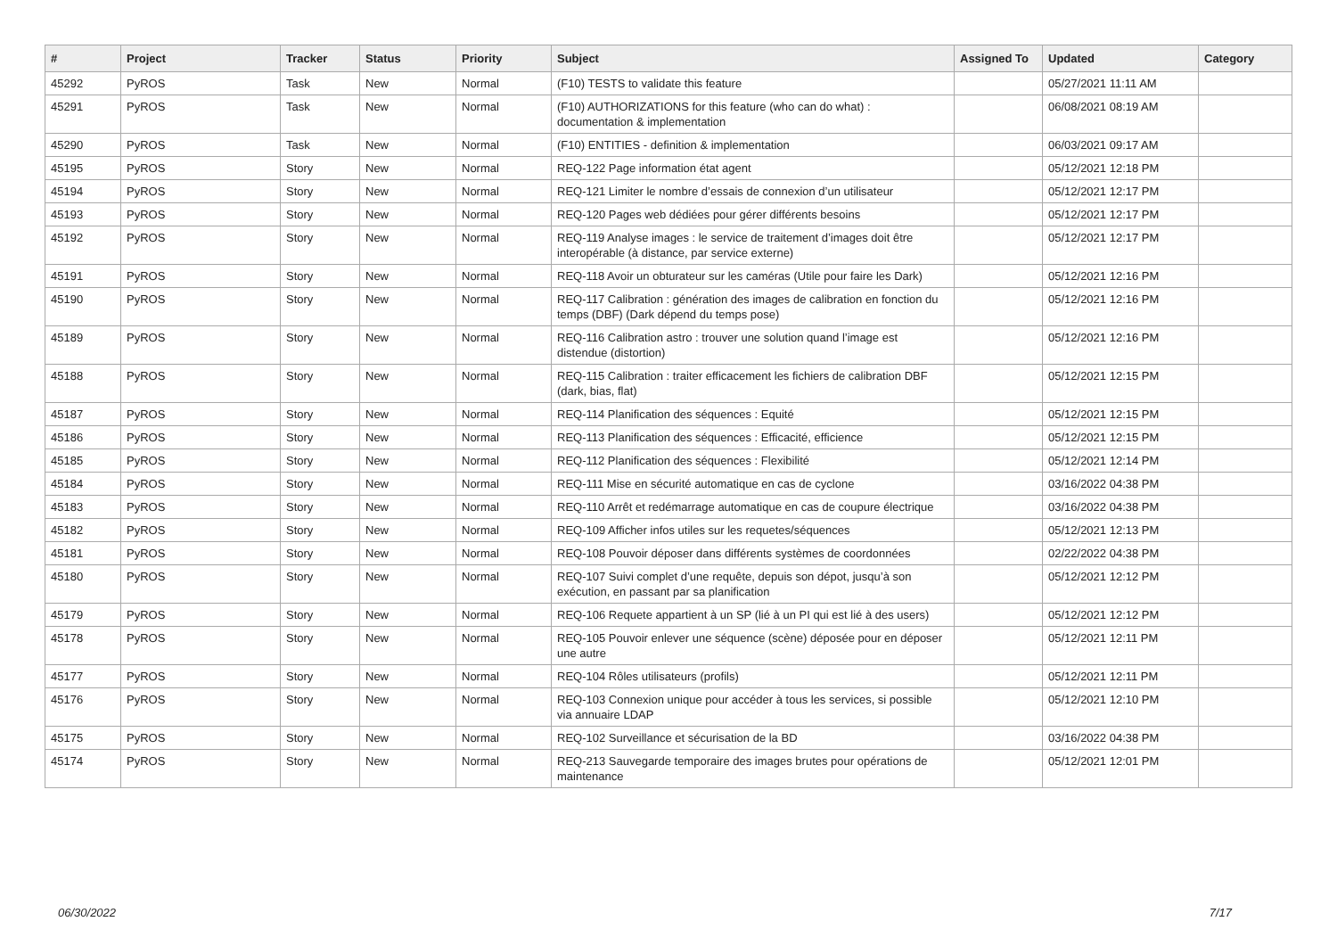| # | Project | Tracker | Status | Priority | Subject | Assigned To | Updated | Category |
| --- | --- | --- | --- | --- | --- | --- | --- | --- |
| 45292 | PyROS | Task | New | Normal | (F10) TESTS to validate this feature | | 05/27/2021 11:11 AM | |
| 45291 | PyROS | Task | New | Normal | (F10) AUTHORIZATIONS for this feature (who can do what) : documentation & implementation | | 06/08/2021 08:19 AM | |
| 45290 | PyROS | Task | New | Normal | (F10) ENTITIES - definition & implementation | | 06/03/2021 09:17 AM | |
| 45195 | PyROS | Story | New | Normal | REQ-122 Page information état agent | | 05/12/2021 12:18 PM | |
| 45194 | PyROS | Story | New | Normal | REQ-121 Limiter le nombre d’essais de connexion d’un utilisateur | | 05/12/2021 12:17 PM | |
| 45193 | PyROS | Story | New | Normal | REQ-120 Pages web dédiées pour gérer différents besoins | | 05/12/2021 12:17 PM | |
| 45192 | PyROS | Story | New | Normal | REQ-119 Analyse images : le service de traitement d’images doit être interopérable (à distance, par service externe) | | 05/12/2021 12:17 PM | |
| 45191 | PyROS | Story | New | Normal | REQ-118 Avoir un obturateur sur les caméras (Utile pour faire les Dark) | | 05/12/2021 12:16 PM | |
| 45190 | PyROS | Story | New | Normal | REQ-117 Calibration : génération des images de calibration en fonction du temps (DBF) (Dark dépend du temps pose) | | 05/12/2021 12:16 PM | |
| 45189 | PyROS | Story | New | Normal | REQ-116 Calibration astro : trouver une solution quand l’image est distendue (distortion) | | 05/12/2021 12:16 PM | |
| 45188 | PyROS | Story | New | Normal | REQ-115 Calibration : traiter efficacement les fichiers de calibration DBF (dark, bias, flat) | | 05/12/2021 12:15 PM | |
| 45187 | PyROS | Story | New | Normal | REQ-114 Planification des séquences : Equité | | 05/12/2021 12:15 PM | |
| 45186 | PyROS | Story | New | Normal | REQ-113 Planification des séquences : Efficacité, efficience | | 05/12/2021 12:15 PM | |
| 45185 | PyROS | Story | New | Normal | REQ-112 Planification des séquences : Flexibilité | | 05/12/2021 12:14 PM | |
| 45184 | PyROS | Story | New | Normal | REQ-111 Mise en sécurité automatique en cas de cyclone | | 03/16/2022 04:38 PM | |
| 45183 | PyROS | Story | New | Normal | REQ-110 Arrêt et redémarrage automatique en cas de coupure électrique | | 03/16/2022 04:38 PM | |
| 45182 | PyROS | Story | New | Normal | REQ-109 Afficher infos utiles sur les requetes/séquences | | 05/12/2021 12:13 PM | |
| 45181 | PyROS | Story | New | Normal | REQ-108 Pouvoir déposer dans différents systèmes de coordonnées | | 02/22/2022 04:38 PM | |
| 45180 | PyROS | Story | New | Normal | REQ-107 Suivi complet d’une requête, depuis son dépot, jusqu’à son exécution, en passant par sa planification | | 05/12/2021 12:12 PM | |
| 45179 | PyROS | Story | New | Normal | REQ-106 Requete appartient à un SP (lié à un PI qui est lié à des users) | | 05/12/2021 12:12 PM | |
| 45178 | PyROS | Story | New | Normal | REQ-105 Pouvoir enlever une séquence (scène) déposée pour en déposer une autre | | 05/12/2021 12:11 PM | |
| 45177 | PyROS | Story | New | Normal | REQ-104 Rôles utilisateurs (profils) | | 05/12/2021 12:11 PM | |
| 45176 | PyROS | Story | New | Normal | REQ-103 Connexion unique pour accéder à tous les services, si possible via annuaire LDAP | | 05/12/2021 12:10 PM | |
| 45175 | PyROS | Story | New | Normal | REQ-102 Surveillance et sécurisation de la BD | | 03/16/2022 04:38 PM | |
| 45174 | PyROS | Story | New | Normal | REQ-213 Sauvegarde temporaire des images brutes pour opérations de maintenance | | 05/12/2021 12:01 PM | |
06/30/2022 7/17